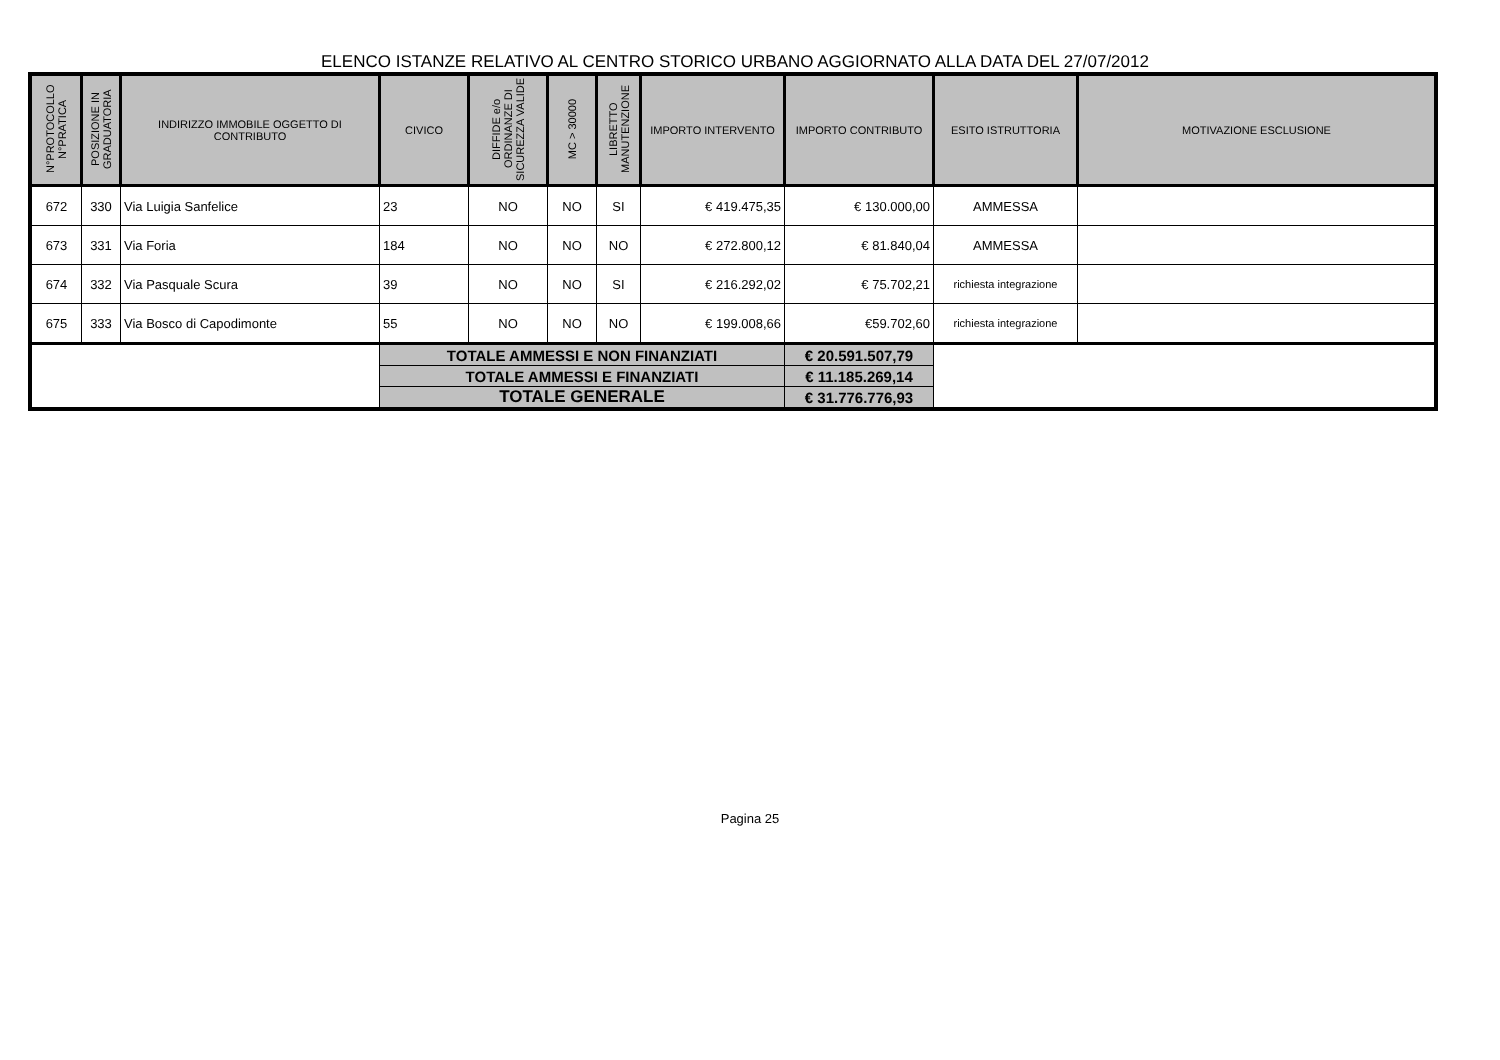ELENCO ISTANZE RELATIVO AL CENTRO STORICO URBANO AGGIORNATO ALLA DATA DEL 27/07/2012
| N°PROTOCOLLO N°PRATICA | POSIZIONE IN GRADUATORIA | INDIRIZZO IMMOBILE OGGETTO DI CONTRIBUTO | CIVICO | DIFFIDE e/o ORDINANZE DI SICUREZZA VALIDE | MC > 30000 | LIBRETTO MANUTENZIONE | IMPORTO INTERVENTO | IMPORTO CONTRIBUTO | ESITO ISTRUTTORIA | MOTIVAZIONE ESCLUSIONE |
| --- | --- | --- | --- | --- | --- | --- | --- | --- | --- | --- |
| 672 | 330 | Via Luigia Sanfelice | 23 | NO | NO | SI | € 419.475,35 | € 130.000,00 | AMMESSA | |
| 673 | 331 | Via Foria | 184 | NO | NO | NO | € 272.800,12 | € 81.840,04 | AMMESSA | |
| 674 | 332 | Via Pasquale Scura | 39 | NO | NO | SI | € 216.292,02 | € 75.702,21 | richiesta integrazione | |
| 675 | 333 | Via Bosco di Capodimonte | 55 | NO | NO | NO | € 199.008,66 | €59.702,60 | richiesta integrazione | |
| | | | TOTALE AMMESSI E NON FINANZIATI | | | | | € 20.591.507,79 | | |
| | | | TOTALE AMMESSI E FINANZIATI | | | | | € 11.185.269,14 | | |
| | | | TOTALE GENERALE | | | | | € 31.776.776,93 | | |
Pagina 25